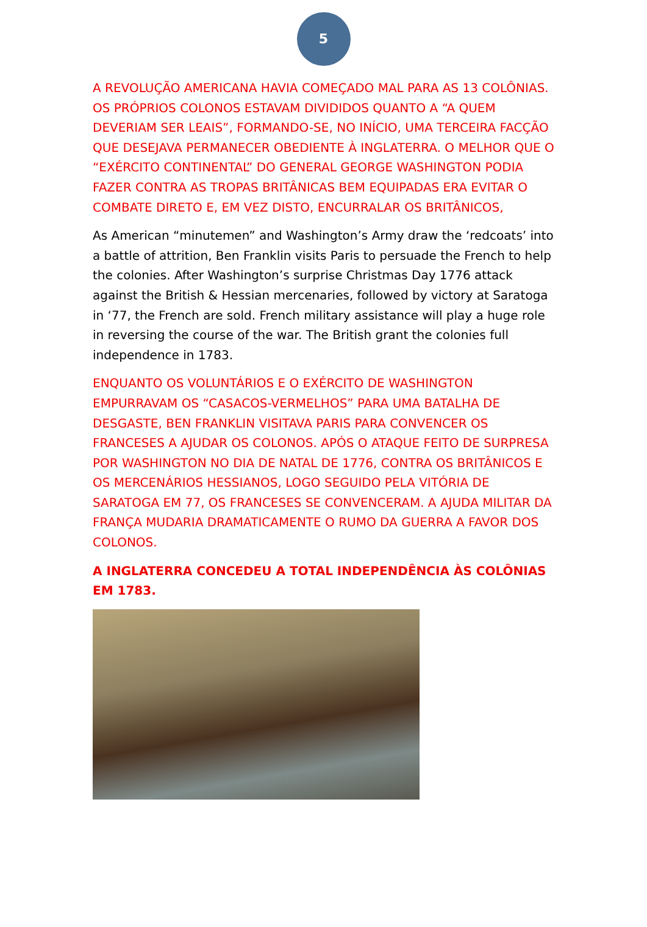5
A REVOLUÇÃO AMERICANA HAVIA COMEÇADO MAL PARA AS 13 COLÔNIAS. OS PRÓPRIOS COLONOS ESTAVAM DIVIDIDOS QUANTO A “A QUEM DEVERIAM SER LEAIS”, FORMANDO-SE, NO INÍCIO, UMA TERCEIRA FACÇÃO QUE DESEJAVA PERMANECER OBEDIENTE À INGLATERRA. O MELHOR QUE O “EXÉRCITO CONTINENTAL” DO GENERAL GEORGE WASHINGTON PODIA FAZER CONTRA AS TROPAS BRITÂNICAS BEM EQUIPADAS ERA EVITAR O COMBATE DIRETO E, EM VEZ DISTO, ENCURRALAR OS BRITÂNICOS,
As American “minutemen” and Washington’s Army draw the ‘redcoats’ into a battle of attrition, Ben Franklin visits Paris to persuade the French to help the colonies. After Washington’s surprise Christmas Day 1776 attack against the British & Hessian mercenaries, followed by victory at Saratoga in ‘77, the French are sold. French military assistance will play a huge role in reversing the course of the war. The British grant the colonies full independence in 1783.
ENQUANTO OS VOLUNTÁRIOS E O EXÉRCITO DE WASHINGTON EMPURRAVAM OS “CASACOS-VERMELHOS” PARA UMA BATALHA DE DESGASTE, BEN FRANKLIN VISITAVA PARIS PARA CONVENCER OS FRANCESES A AJUDAR OS COLONOS. APÓS O ATAQUE FEITO DE SURPRESA POR WASHINGTON NO DIA DE NATAL DE 1776, CONTRA OS BRITÂNICOS E OS MERCENÁRIOS HESSIANOS, LOGO SEGUIDO PELA VITÓRIA DE SARATOGA EM 77, OS FRANCESES SE CONVENCERAM. A AJUDA MILITAR DA FRANÇA MUDARIA DRAMATICAMENTE O RUMO DA GUERRA A FAVOR DOS COLONOS.
A INGLATERRA CONCEDEU A TOTAL INDEPENDÊNCIA ÀS COLÔNIAS EM 1783.